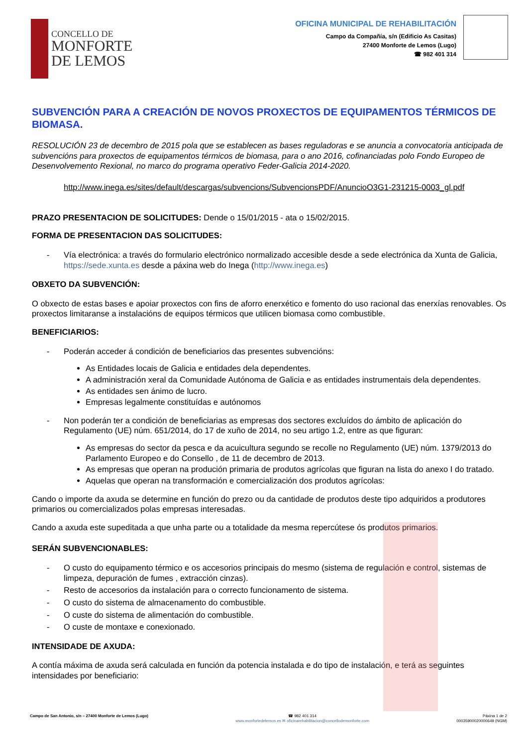CONCELLO DE
MONFORTE
DE LEMOS
OFICINA MUNICIPAL DE REHABILITACIÓN
Campo da Compañía, s/n (Edificio As Casitas)
27400 Monforte de Lemos (Lugo)
☎ 982 401 314
SUBVENCIÓN PARA A CREACIÓN DE NOVOS PROXECTOS DE EQUIPAMENTOS TÉRMICOS DE BIOMASA.
RESOLUCIÓN 23 de decembro de 2015 pola que se establecen as bases reguladoras e se anuncia a convocatoria anticipada de subvencións para proxectos de equipamentos térmicos de biomasa, para o ano 2016, cofinanciadas polo Fondo Europeo de Desenvolvemento Rexional, no marco do programa operativo Feder-Galicia 2014-2020.
http://www.inega.es/sites/default/descargas/subvencions/SubvencionsPDF/AnuncioO3G1-231215-0003_gl.pdf
PRAZO PRESENTACION DE SOLICITUDES: Dende o 15/01/2015 - ata o 15/02/2015.
FORMA DE PRESENTACION DAS SOLICITUDES:
- Vía electrónica: a través do formulario electrónico normalizado accesible desde a sede electrónica da Xunta de Galicia, https://sede.xunta.es desde a páxina web do Inega (http://www.inega.es)
OBXETO DA SUBVENCIÓN:
O obxecto de estas bases e apoiar proxectos con fins de aforro enerxético e fomento do uso racional das enerxías renovables. Os proxectos limitaranse a instalacións de equipos térmicos que utilicen biomasa como combustible.
BENEFICIARIOS:
- Poderán acceder á condición de beneficiarios das presentes subvencións:
As Entidades locais de Galicia e entidades dela dependentes.
A administración xeral da Comunidade Autónoma de Galicia e as entidades instrumentais dela dependentes.
As entidades sen ánimo de lucro.
Empresas legalmente constituídas e autónomos
- Non poderán ter a condición de beneficiarias as empresas dos sectores excluídos do ámbito de aplicación do Regulamento (UE) núm. 651/2014, do 17 de xuño de 2014, no seu artigo 1.2, entre as que figuran:
As empresas do sector da pesca e da acuicultura segundo se recolle no Regulamento (UE) núm. 1379/2013 do Parlamento Europeo e do Consello , de 11 de decembro de 2013.
As empresas que operan na produción primaria de produtos agrícolas que figuran na lista do anexo I do tratado.
Aquelas que operan na transformación e comercialización dos produtos agrícolas:
Cando o importe da axuda se determine en función do prezo ou da cantidade de produtos deste tipo adquiridos a produtores primarios ou comercializados polas empresas interesadas.
Cando a axuda este supeditada a que unha parte ou a totalidade da mesma repercútese ós produtos primarios.
SERÁN SUBVENCIONABLES:
- O custo do equipamento térmico e os accesorios principais do mesmo (sistema de regulación e control, sistemas de limpeza, depuración de fumes , extracción cinzas).
- Resto de accesorios da instalación para o correcto funcionamento de sistema.
- O custo do sistema de almacenamento do combustible.
- O custe do sistema de alimentación do combustible.
- O custe de montaxe e conexionado.
INTENSIDADE DE AXUDA:
A contía máxima de axuda será calculada en función da potencia instalada e do tipo de instalación, e terá as seguintes intensidades por beneficiario:
Campo de San Antonio, s/n – 27400 Monforte de Lemos (Lugo)
☎ 982 401 314
www.monfortedelemos.es ✉ oficinarehabilitacion@concellodemonforte.com
Páxina 1 de 2
00035900020000649 (NGM)